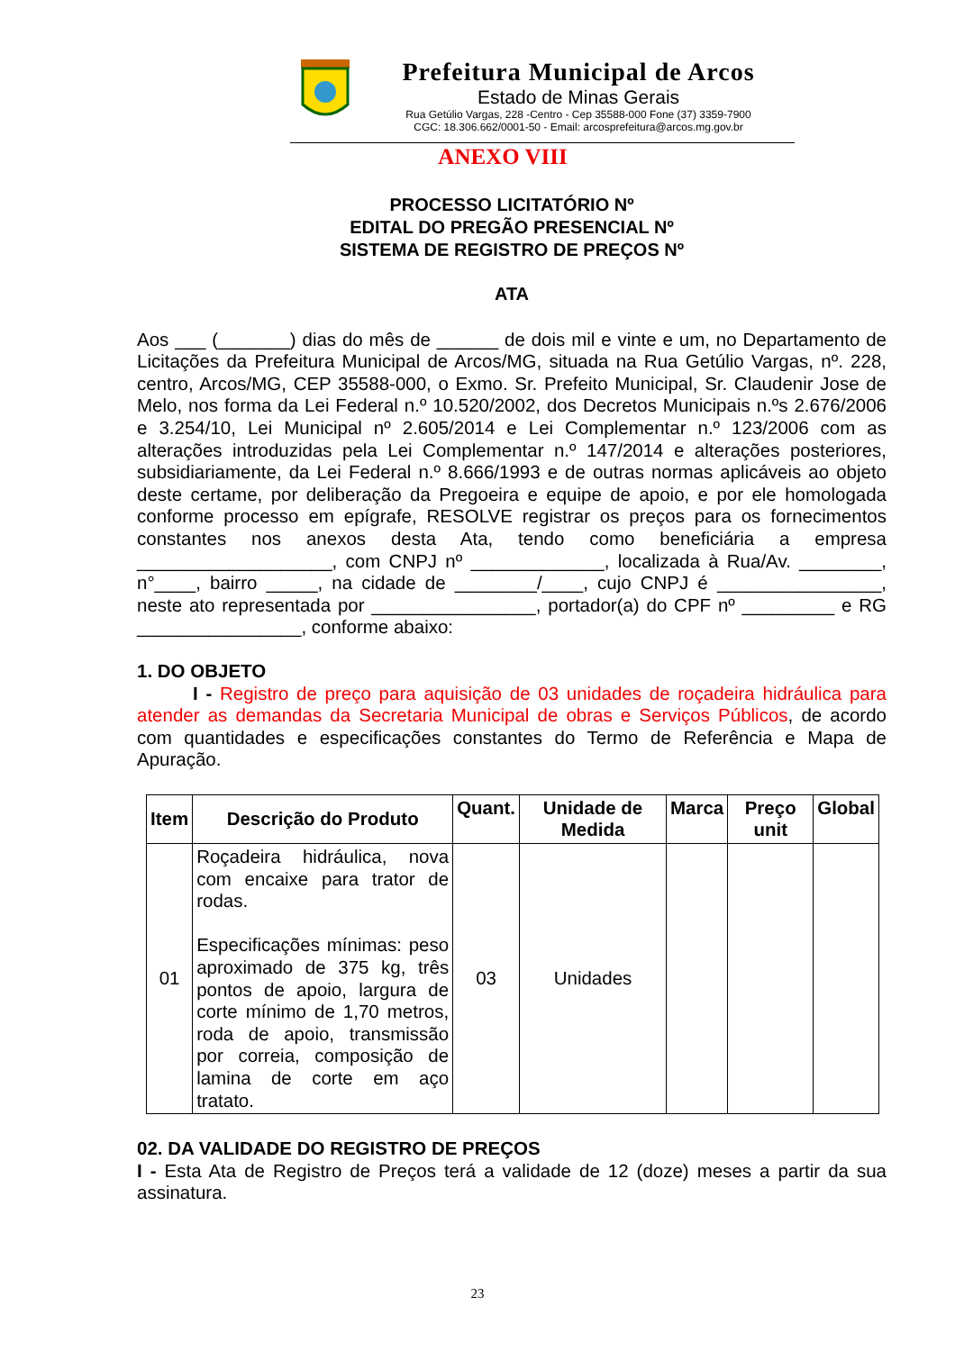Prefeitura Municipal de Arcos
Estado de Minas Gerais
Rua Getúlio Vargas, 228 -Centro - Cep 35588-000 Fone (37) 3359-7900
CGC: 18.306.662/0001-50 - Email: arcosprefeitura@arcos.mg.gov.br
ANEXO VIII
PROCESSO LICITATÓRIO Nº
EDITAL DO PREGÃO PRESENCIAL Nº
SISTEMA DE REGISTRO DE PREÇOS Nº
ATA
Aos ___ (_______) dias do mês de ______ de dois mil e vinte e um, no Departamento de Licitações da Prefeitura Municipal de Arcos/MG, situada na Rua Getúlio Vargas, nº. 228, centro, Arcos/MG, CEP 35588-000, o Exmo. Sr. Prefeito Municipal, Sr. Claudenir Jose de Melo, nos forma da Lei Federal n.º 10.520/2002, dos Decretos Municipais n.ºs 2.676/2006 e 3.254/10, Lei Municipal nº 2.605/2014 e Lei Complementar n.º 123/2006 com as alterações introduzidas pela Lei Complementar n.º 147/2014 e alterações posteriores, subsidiariamente, da Lei Federal n.º 8.666/1993 e de outras normas aplicáveis ao objeto deste certame, por deliberação da Pregoeira e equipe de apoio, e por ele homologada conforme processo em epígrafe, RESOLVE registrar os preços para os fornecimentos constantes nos anexos desta Ata, tendo como beneficiária a empresa ___________________, com CNPJ nº _____________, localizada à Rua/Av. ________, n°____, bairro _____, na cidade de ________/____, cujo CNPJ é ________________, neste ato representada por ________________, portador(a) do CPF nº _________ e RG ________________, conforme abaixo:
1. DO OBJETO
I - Registro de preço para aquisição de 03 unidades de roçadeira hidráulica para atender as demandas da Secretaria Municipal de obras e Serviços Públicos, de acordo com quantidades e especificações constantes do Termo de Referência e Mapa de Apuração.
| Item | Descrição do Produto | Quant. | Unidade de Medida | Marca | Preço unit | Global |
| --- | --- | --- | --- | --- | --- | --- |
| 01 | Roçadeira hidráulica, nova com encaixe para trator de rodas. Especificações mínimas: peso aproximado de 375 kg, três pontos de apoio, largura de corte mínimo de 1,70 metros, roda de apoio, transmissão por correia, composição de lamina de corte em aço tratato. | 03 | Unidades | | | |
02. DA VALIDADE DO REGISTRO DE PREÇOS
I - Esta Ata de Registro de Preços terá a validade de 12 (doze) meses a partir da sua assinatura.
23